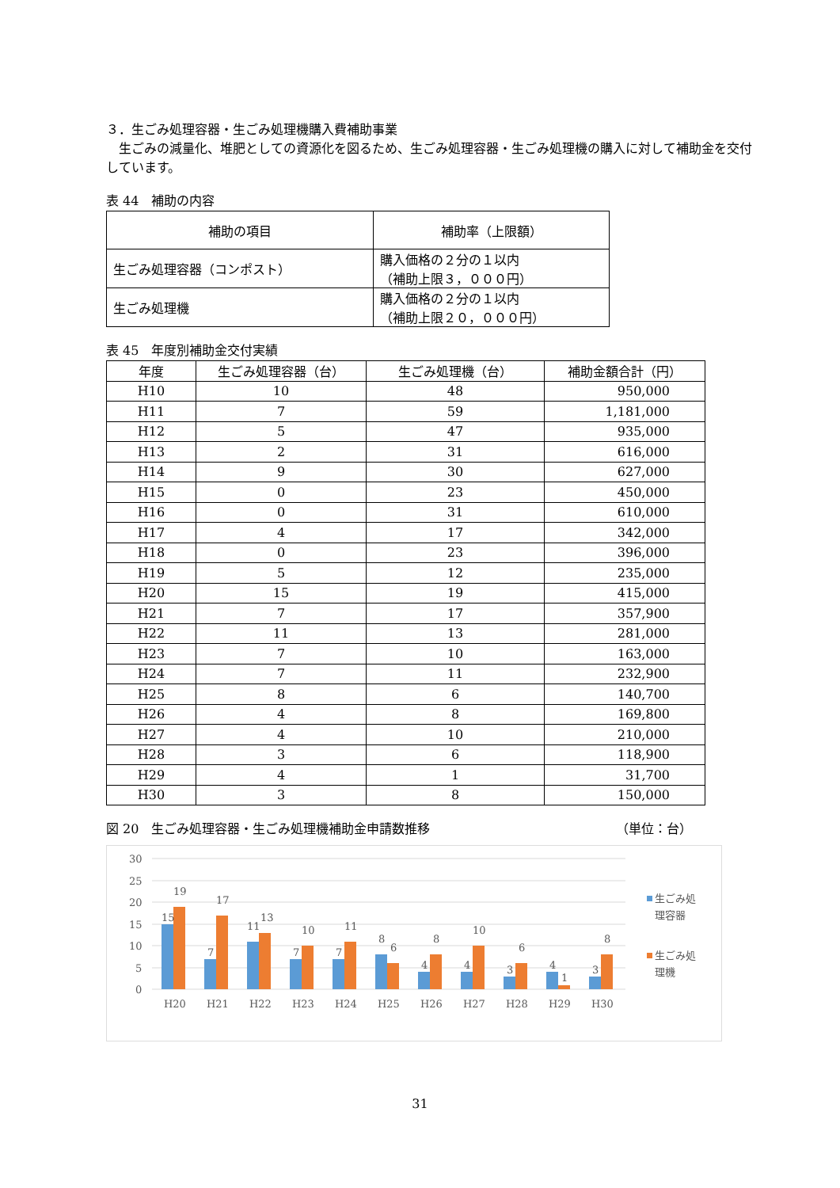３．生ごみ処理容器・生ごみ処理機購入費補助事業
　生ごみの減量化、堆肥としての資源化を図るため、生ごみ処理容器・生ごみ処理機の購入に対して補助金を交付しています。
表 44　補助の内容
| 補助の項目 | 補助率（上限額） |
| --- | --- |
| 生ごみ処理容器（コンポスト） | 購入価格の２分の１以内 （補助上限３，０００円） |
| 生ごみ処理機 | 購入価格の２分の１以内 （補助上限２０，０００円） |
表 45　年度別補助金交付実績
| 年度 | 生ごみ処理容器（台） | 生ごみ処理機（台） | 補助金額合計（円） |
| --- | --- | --- | --- |
| H10 | 10 | 48 | 950,000 |
| H11 | 7 | 59 | 1,181,000 |
| H12 | 5 | 47 | 935,000 |
| H13 | 2 | 31 | 616,000 |
| H14 | 9 | 30 | 627,000 |
| H15 | 0 | 23 | 450,000 |
| H16 | 0 | 31 | 610,000 |
| H17 | 4 | 17 | 342,000 |
| H18 | 0 | 23 | 396,000 |
| H19 | 5 | 12 | 235,000 |
| H20 | 15 | 19 | 415,000 |
| H21 | 7 | 17 | 357,900 |
| H22 | 11 | 13 | 281,000 |
| H23 | 7 | 10 | 163,000 |
| H24 | 7 | 11 | 232,900 |
| H25 | 8 | 6 | 140,700 |
| H26 | 4 | 8 | 169,800 |
| H27 | 4 | 10 | 210,000 |
| H28 | 3 | 6 | 118,900 |
| H29 | 4 | 1 | 31,700 |
| H30 | 3 | 8 | 150,000 |
図 20　生ごみ処理容器・生ごみ処理機補助金申請数推移 （単位：台）
30
25
20
15
10
5
0
15
19
7
17
11
13
7
10
7
11
8
6
4
8
4
10
3
6
4
1
3
8
H20
H21
H22
H23
H24
H25
H26
H27
H28
H29
H30
生ごみ処
理容器
生ごみ処
理機
31